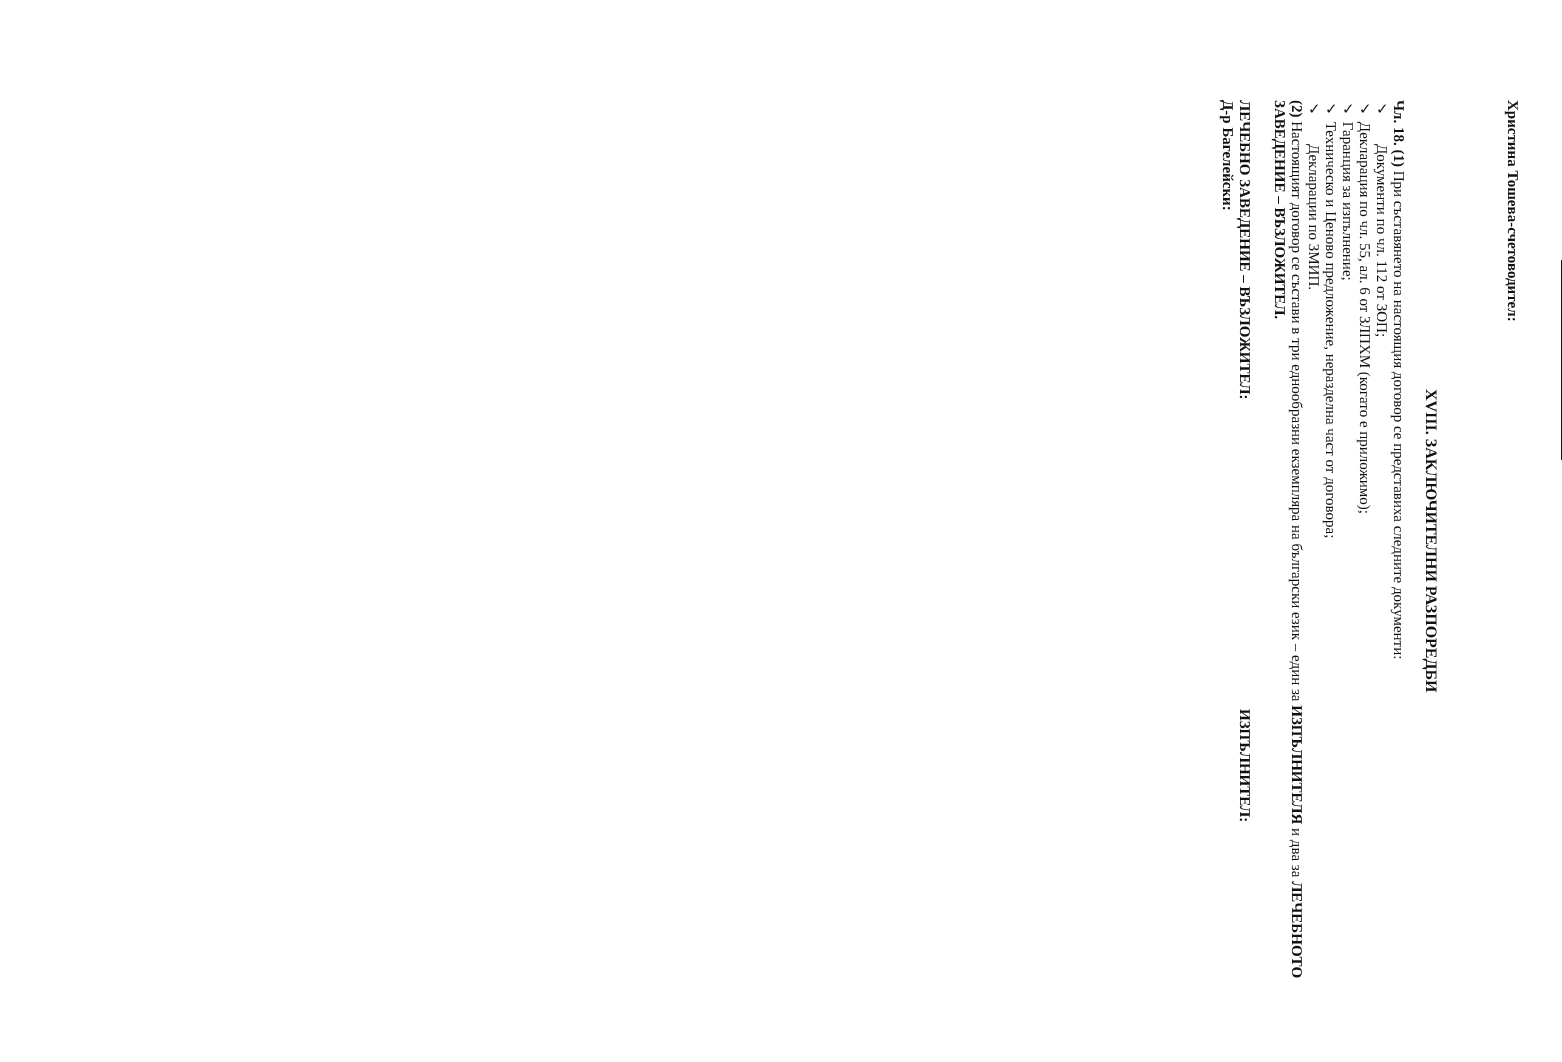XVIII. ЗАКЛЮЧИТЕЛНИ РАЗПОРЕДБИ
Чл. 18. (1) При съставянето на настоящия договор се представиха следните документи:
✓ Документи по чл. 112 от ЗОП;
✓ Декларация по чл. 55, ал. 6 от ЗЛПХМ (когато е приложимо);
✓ Гаранция за изпълнение;
✓ Техническо и Ценово предложение, неразделна част от договора;
✓ Декларации по ЗМИП.
(2) Настоящият договор се състави в три еднообразни екземпляра на български език – един за ИЗПЪЛНИТЕЛЯ и два за ЛЕЧЕБНОТО ЗАВЕДЕНИЕ – ВЪЗЛОЖИТЕЛ.
ЛЕЧЕБНО ЗАВЕДЕНИЕ – ВЪЗЛОЖИТЕЛ:
Д-р Багелейски:
ИЗПЪЛНИТЕЛ:
Христина Тошева-счетоводител: